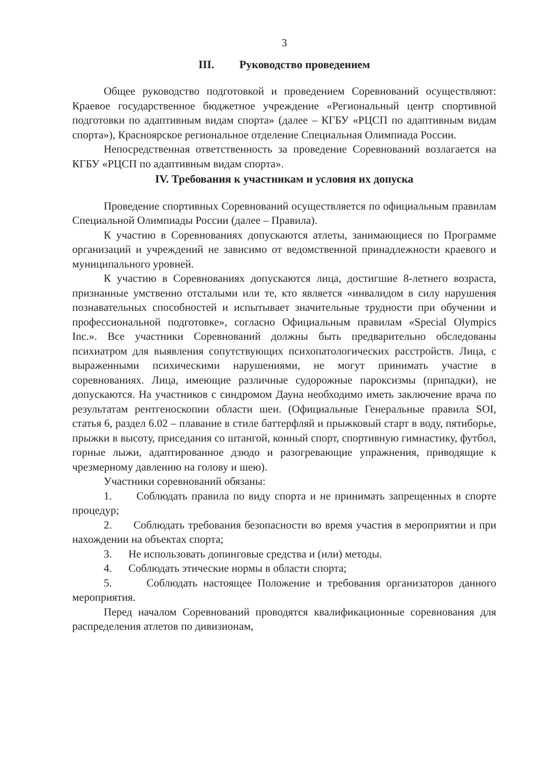3
III. Руководство проведением
Общее руководство подготовкой и проведением Соревнований осуществляют: Краевое государственное бюджетное учреждение «Региональный центр спортивной подготовки по адаптивным видам спорта» (далее – КГБУ «РЦСП по адаптивным видам спорта»), Красноярское региональное отделение Специальная Олимпиада России.
Непосредственная ответственность за проведение Соревнований возлагается на КГБУ «РЦСП по адаптивным видам спорта».
IV. Требования к участникам и условия их допуска
Проведение спортивных Соревнований осуществляется по официальным правилам Специальной Олимпиады России (далее – Правила).
К участию в Соревнованиях допускаются атлеты, занимающиеся по Программе организаций и учреждений не зависимо от ведомственной принадлежности краевого и муниципального уровней.
К участию в Соревнованиях допускаются лица, достигшие 8-летнего возраста, признанные умственно отсталыми или те, кто является «инвалидом в силу нарушения познавательных способностей и испытывает значительные трудности при обучении и профессиональной подготовке», согласно Официальным правилам «Special Olympics Inc.». Все участники Соревнований должны быть предварительно обследованы психиатром для выявления сопутствующих психопатологических расстройств. Лица, с выраженными психическими нарушениями, не могут принимать участие в соревнованиях. Лица, имеющие различные судорожные пароксизмы (припадки), не допускаются. На участников с синдромом Дауна необходимо иметь заключение врача по результатам рентгеноскопии области шеи. (Официальные Генеральные правила SOI, статья 6, раздел 6.02 – плавание в стиле баттерфляй и прыжковый старт в воду, пятиборье, прыжки в высоту, приседания со штангой, конный спорт, спортивную гимнастику, футбол, горные лыжи, адаптированное дзюдо и разогревающие упражнения, приводящие к чрезмерному давлению на голову и шею).
Участники соревнований обязаны:
1. Соблюдать правила по виду спорта и не принимать запрещенных в спорте процедур;
2. Соблюдать требования безопасности во время участия в мероприятии и при нахождении на объектах спорта;
3. Не использовать допинговые средства и (или) методы.
4. Соблюдать этические нормы в области спорта;
5. Соблюдать настоящее Положение и требования организаторов данного мероприятия.
Перед началом Соревнований проводятся квалификационные соревнования для распределения атлетов по дивизионам,